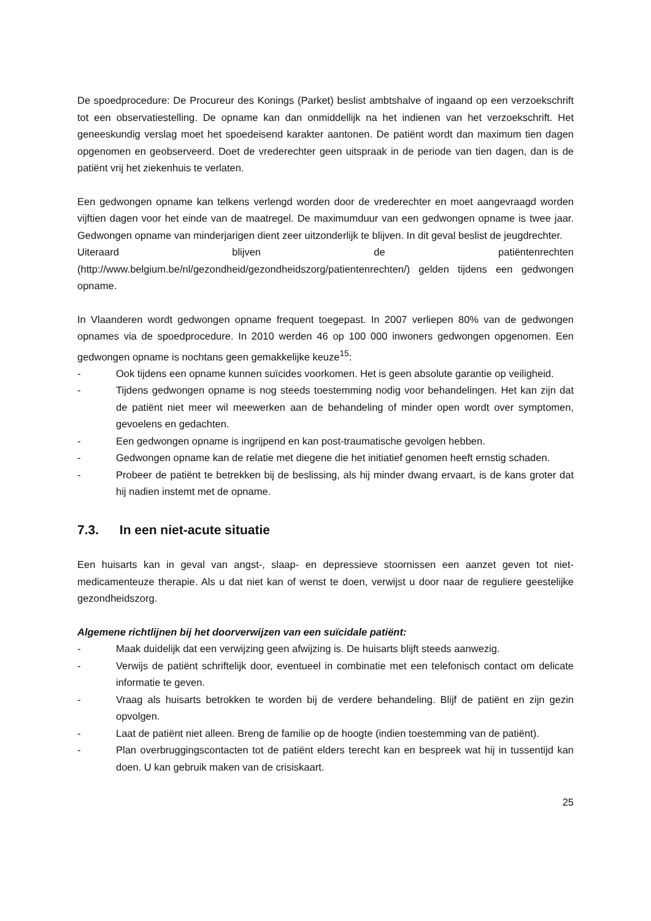De spoedprocedure: De Procureur des Konings (Parket) beslist ambtshalve of ingaand op een verzoekschrift tot een observatiestelling. De opname kan dan onmiddellijk na het indienen van het verzoekschrift. Het geneeskundig verslag moet het spoedeisend karakter aantonen. De patiënt wordt dan maximum tien dagen opgenomen en geobserveerd. Doet de vrederechter geen uitspraak in de periode van tien dagen, dan is de patiënt vrij het ziekenhuis te verlaten.
Een gedwongen opname kan telkens verlengd worden door de vrederechter en moet aangevraagd worden vijftien dagen voor het einde van de maatregel. De maximumduur van een gedwongen opname is twee jaar. Gedwongen opname van minderjarigen dient zeer uitzonderlijk te blijven. In dit geval beslist de jeugdrechter.
Uiteraard blijven de patiëntenrechten
(http://www.belgium.be/nl/gezondheid/gezondheidszorg/patientenrechten/) gelden tijdens een gedwongen opname.
In Vlaanderen wordt gedwongen opname frequent toegepast. In 2007 verliepen 80% van de gedwongen opnames via de spoedprocedure. In 2010 werden 46 op 100 000 inwoners gedwongen opgenomen. Een gedwongen opname is nochtans geen gemakkelijke keuze<sup>15</sup>:
- Ook tijdens een opname kunnen suïcides voorkomen. Het is geen absolute garantie op veiligheid.
- Tijdens gedwongen opname is nog steeds toestemming nodig voor behandelingen. Het kan zijn dat de patiënt niet meer wil meewerken aan de behandeling of minder open wordt over symptomen, gevoelens en gedachten.
- Een gedwongen opname is ingrijpend en kan post-traumatische gevolgen hebben.
- Gedwongen opname kan de relatie met diegene die het initiatief genomen heeft ernstig schaden.
- Probeer de patiënt te betrekken bij de beslissing, als hij minder dwang ervaart, is de kans groter dat hij nadien instemt met de opname.
7.3. In een niet-acute situatie
Een huisarts kan in geval van angst-, slaap- en depressieve stoornissen een aanzet geven tot niet-medicamenteuze therapie. Als u dat niet kan of wenst te doen, verwijst u door naar de reguliere geestelijke gezondheidszorg.
Algemene richtlijnen bij het doorverwijzen van een suïcidale patiënt:
- Maak duidelijk dat een verwijzing geen afwijzing is. De huisarts blijft steeds aanwezig.
- Verwijs de patiënt schriftelijk door, eventueel in combinatie met een telefonisch contact om delicate informatie te geven.
- Vraag als huisarts betrokken te worden bij de verdere behandeling. Blijf de patiënt en zijn gezin opvolgen.
- Laat de patiënt niet alleen. Breng de familie op de hoogte (indien toestemming van de patiënt).
- Plan overbruggingscontacten tot de patiënt elders terecht kan en bespreek wat hij in tussentijd kan doen. U kan gebruik maken van de crisiskaart.
25